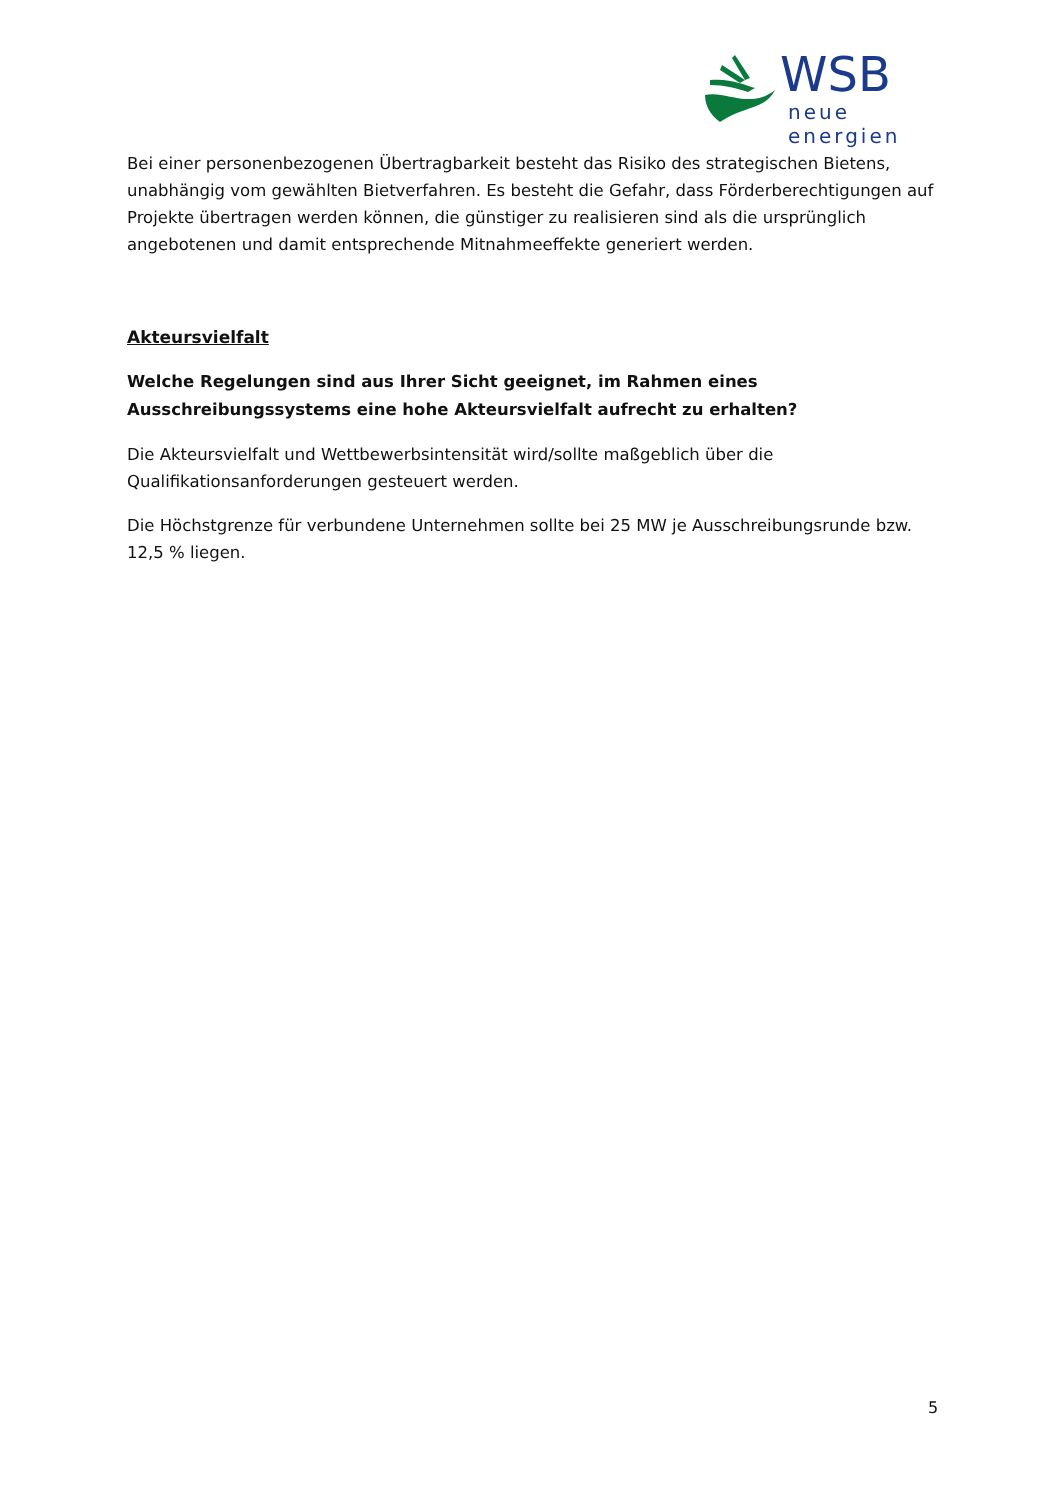WSB
neue energien
Bei einer personenbezogenen Übertragbarkeit besteht das Risiko des strategischen Bietens, unabhängig vom gewählten Bietverfahren. Es besteht die Gefahr, dass Förderberechtigungen auf Projekte übertragen werden können, die günstiger zu realisieren sind als die ursprünglich angebotenen und damit entsprechende Mitnahmeeffekte generiert werden.
Akteursvielfalt
Welche Regelungen sind aus Ihrer Sicht geeignet, im Rahmen eines Ausschreibungssystems eine hohe Akteursvielfalt aufrecht zu erhalten?
Die Akteursvielfalt und Wettbewerbsintensität wird/sollte maßgeblich über die Qualifikationsanforderungen gesteuert werden.
Die Höchstgrenze für verbundene Unternehmen sollte bei 25 MW je Ausschreibungsrunde bzw. 12,5 % liegen.
5